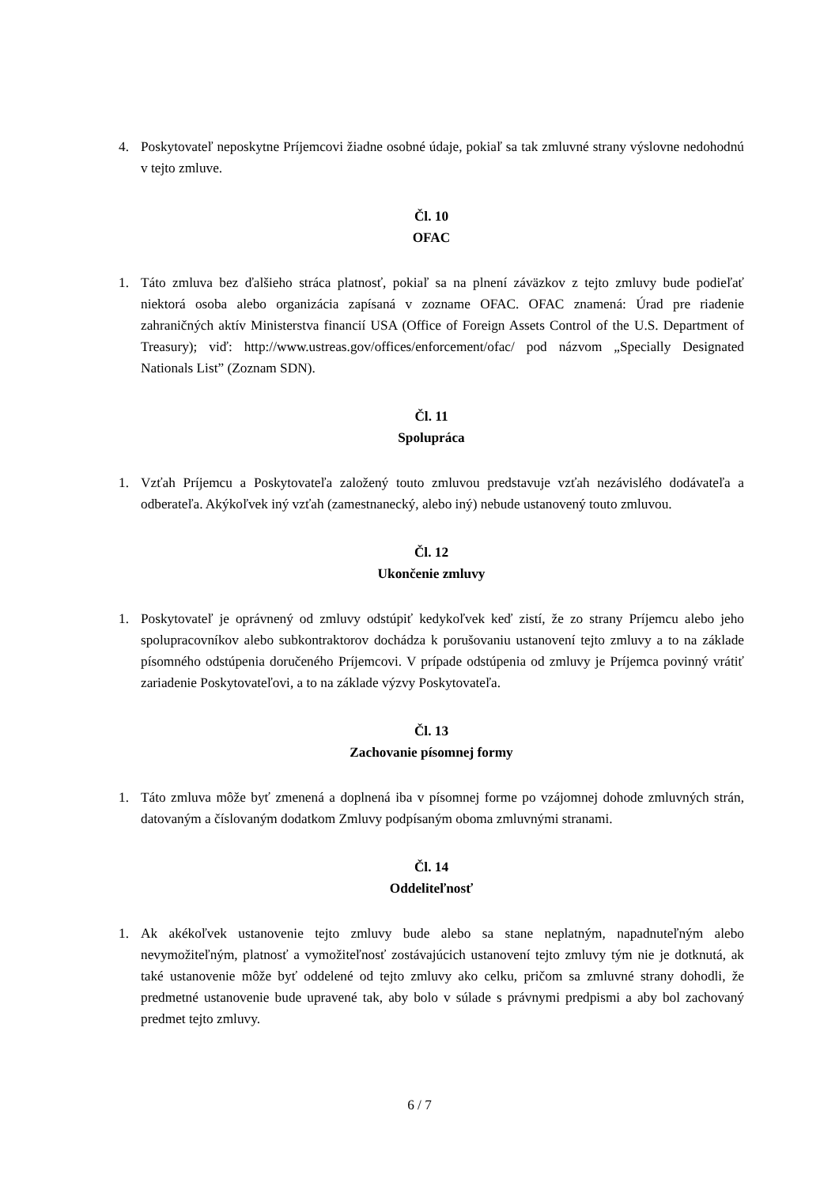4. Poskytovateľ neposkytne Príjemcovi žiadne osobné údaje, pokiaľ sa tak zmluvné strany výslovne nedohodnú v tejto zmluve.
Čl. 10
OFAC
1. Táto zmluva bez ďalšieho stráca platnosť, pokiaľ sa na plnení záväzkov z tejto zmluvy bude podieľať niektorá osoba alebo organizácia zapísaná v zozname OFAC. OFAC znamená: Úrad pre riadenie zahraničných aktív Ministerstva financií USA (Office of Foreign Assets Control of the U.S. Department of Treasury); viď: http://www.ustreas.gov/offices/enforcement/ofac/ pod názvom „Specially Designated Nationals List” (Zoznam SDN).
Čl. 11
Spolupráca
1. Vzťah Príjemcu a Poskytovateľa založený touto zmluvou predstavuje vzťah nezávislého dodávateľa a odberateľa. Akýkoľvek iný vzťah (zamestnanecký, alebo iný) nebude ustanovený touto zmluvou.
Čl. 12
Ukončenie zmluvy
1. Poskytovateľ je oprávnený od zmluvy odstúpiť kedykoľvek keď zistí, že zo strany Príjemcu alebo jeho spolupracovníkov alebo subkontraktorov dochádza k porušovaniu ustanovení tejto zmluvy a to na základe písomného odstúpenia doručeného Príjemcovi. V prípade odstúpenia od zmluvy je Príjemca povinný vrátiť zariadenie Poskytovateľovi, a to na základe výzvy Poskytovateľa.
Čl. 13
Zachovanie písomnej formy
1. Táto zmluva môže byť zmenená a doplnená iba v písomnej forme po vzájomnej dohode zmluvných strán, datovaným a číslovaným dodatkom Zmluvy podpísaným oboma zmluvnými stranami.
Čl. 14
Oddeliteľnosť
1. Ak akékoľvek ustanovenie tejto zmluvy bude alebo sa stane neplatným, napadnuteľným alebo nevymožiteľným, platnosť a vymožiteľnosť zostávajúcich ustanovení tejto zmluvy tým nie je dotknutá, ak také ustanovenie môže byť oddelené od tejto zmluvy ako celku, pričom sa zmluvné strany dohodli, že predmetné ustanovenie bude upravené tak, aby bolo v súlade s právnymi predpismi a aby bol zachovaný predmet tejto zmluvy.
6 / 7